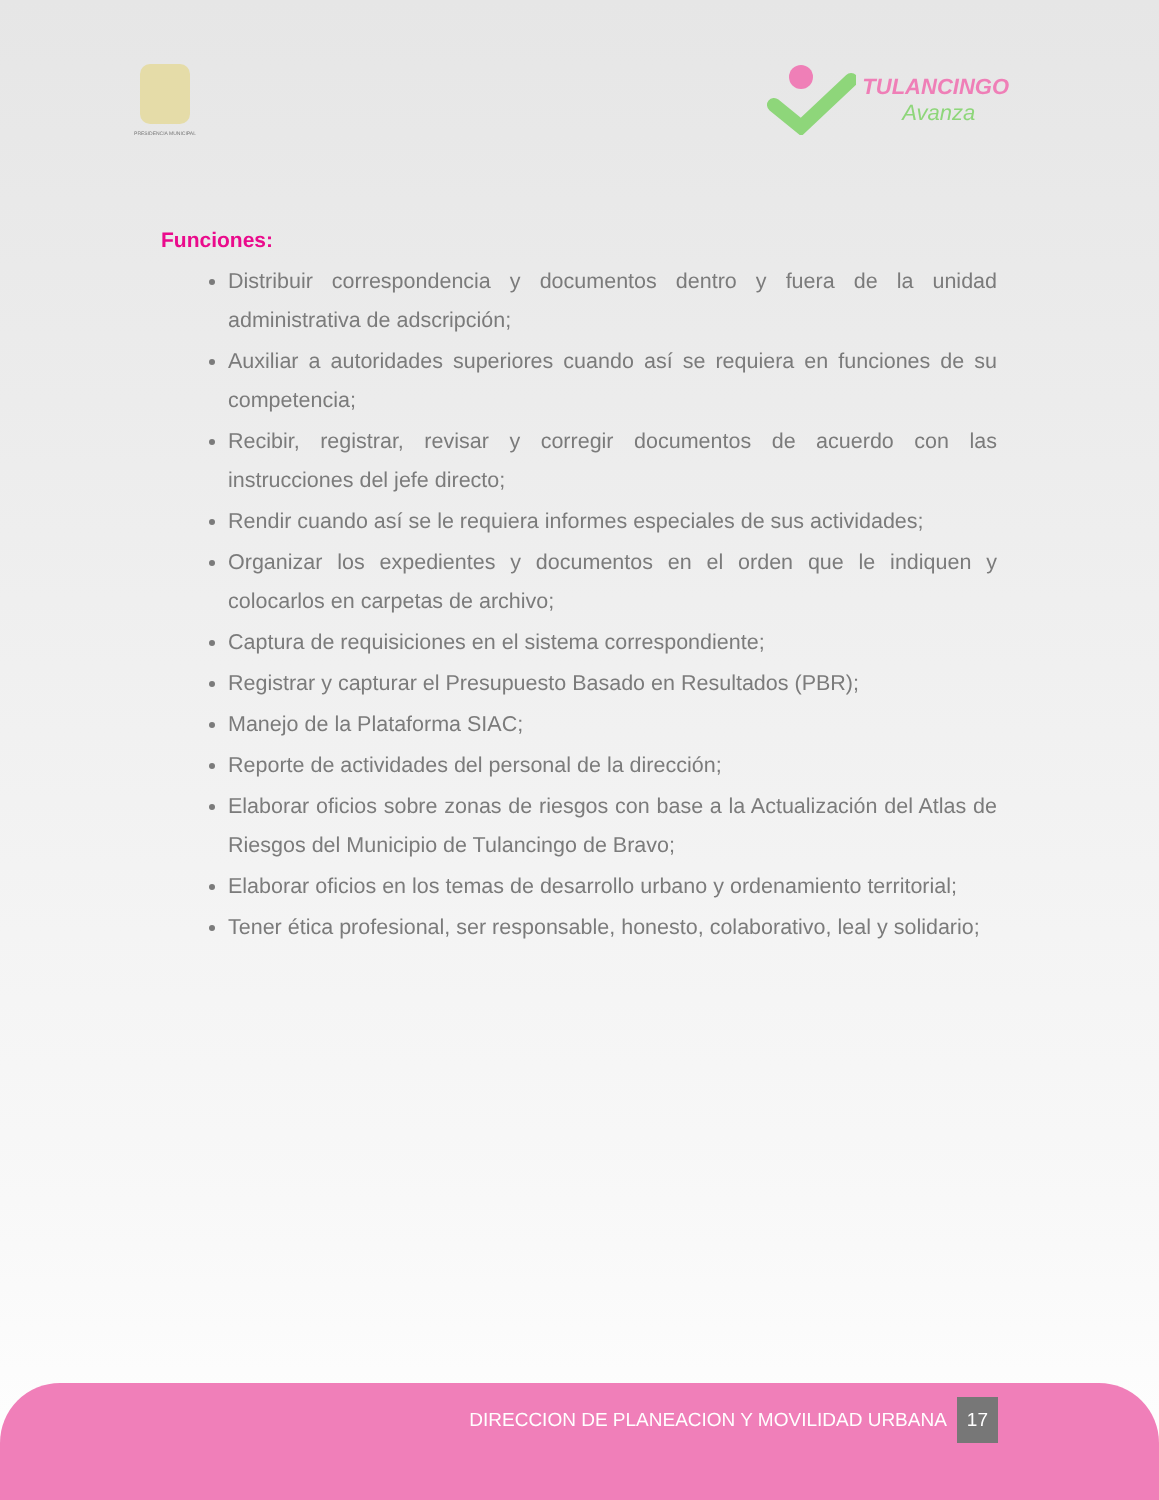PRESIDENCIA MUNICIPAL
TULANCINGO
Avanza
Funciones:
Distribuir correspondencia y documentos dentro y fuera de la unidad administrativa de adscripción;
Auxiliar a autoridades superiores cuando así se requiera en funciones de su competencia;
Recibir, registrar, revisar y corregir documentos de acuerdo con las instrucciones del jefe directo;
Rendir cuando así se le requiera informes especiales de sus actividades;
Organizar los expedientes y documentos en el orden que le indiquen y colocarlos en carpetas de archivo;
Captura de requisiciones en el sistema correspondiente;
Registrar y capturar el Presupuesto Basado en Resultados (PBR);
Manejo de la Plataforma SIAC;
Reporte de actividades del personal de la dirección;
Elaborar oficios sobre zonas de riesgos con base a la Actualización del Atlas de Riesgos del Municipio de Tulancingo de Bravo;
Elaborar oficios en los temas de desarrollo urbano y ordenamiento territorial;
Tener ética profesional, ser responsable, honesto, colaborativo, leal y solidario;
DIRECCION DE PLANEACION Y MOVILIDAD URBANA 17